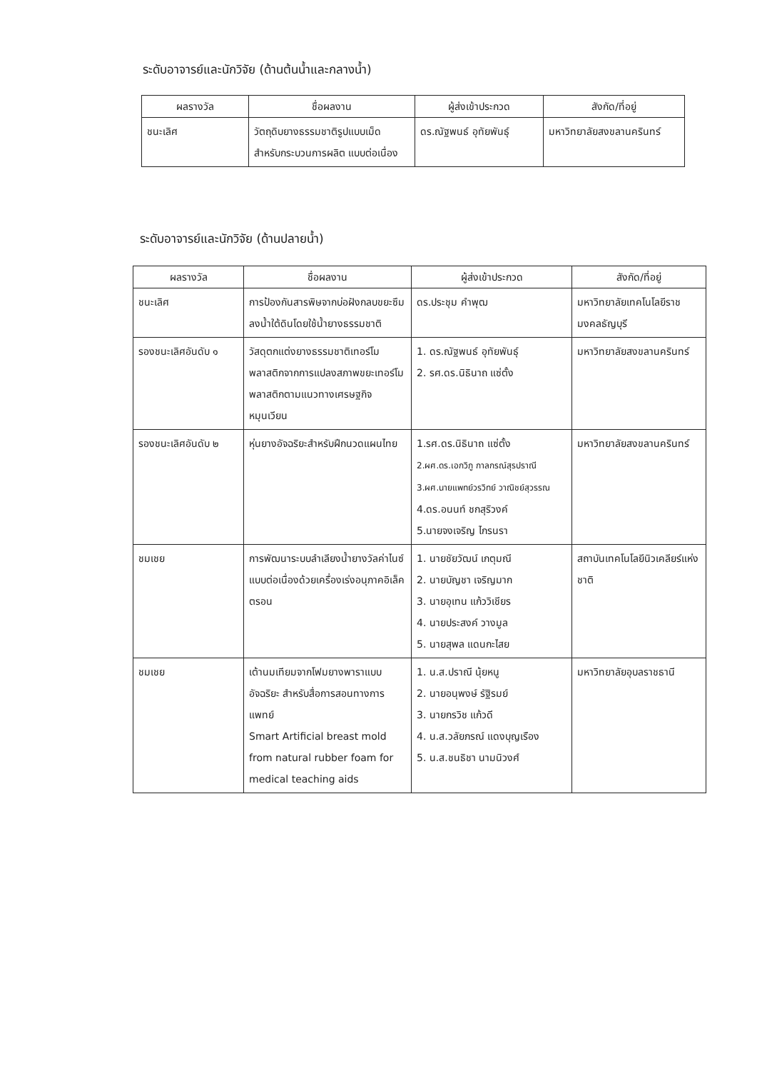ระดับอาจารย์และนักวิจัย (ด้านต้นน้ำและกลางน้ำ)
| ผลรางวัล | ชื่อผลงาน | ผู้ส่งเข้าประกวด | สังกัด/ที่อยู่ |
| --- | --- | --- | --- |
| ชนะเลิศ | วัตถุดิบยางธรรมชาติรูปแบบเม็ด สำหรับกระบวนการผลิต แบบต่อเนื่อง | ดร.ณัฐพนธ์ อุทัยพันธุ์ | มหาวิทยาลัยสงขลานครินทร์ |
ระดับอาจารย์และนักวิจัย (ด้านปลายน้ำ)
| ผลรางวัล | ชื่อผลงาน | ผู้ส่งเข้าประกวด | สังกัด/ที่อยู่ |
| --- | --- | --- | --- |
| ชนะเลิศ | การป้องกันสารพิษจากบ่อฝังกลบขยะซึมลงน้ำใต้ดินโดยใช้น้ำยางธรรมชาติ | ดร.ประชุม คำพุฒ | มหาวิทยาลัยเทคโนโลยีราชมงคลธัญบุรี |
| รองชนะเลิศอันดับ ๑ | วัสดุตกแต่งยางธรรมชาติเทอร์โมพลาสติกจากการแปลงสภาพขยะเทอร์โมพลาสติกตามแนวทางเศรษฐกิจหมุนเวียน | 1. ดร.ณัฐพนธ์ อุทัยพันธุ์ 2. รศ.ดร.นิธินาถ แซ่ตั้ง | มหาวิทยาลัยสงขลานครินทร์ |
| รองชนะเลิศอันดับ ๒ | หุ่นยางอัจฉริยะสำหรับฝึกนวดแผนไทย | 1.รศ.ดร.นิธินาถ แซ่ตั้ง 2.ผศ.ดร.เอกวิภู กาลกรณ์สุรปราณี 3.ผศ.นายแพทย์วรวิทย์ วาณิชย์สุวรรณ 4.ดร.อนนท์ ชกสุริวงค์ 5.นายจงเจริญ ไกรนรา | มหาวิทยาลัยสงขลานครินทร์ |
| ชมเชย | การพัฒนาระบบลำเลียงน้ำยางวัลค่าไนซ์แบบต่อเนื่องด้วยเครื่องเร่งอนุภาคอิเล็คตรอน | 1. นายชัยวัฒน์ เกตุมณี 2. นายบัญชา เจริญมาก 3. นายอุเทน แก้ววิเชียร 4. นายประสงค์ วางมูล 5. นายสุพล แดนกะไสย | สถาบันเทคโนโลยีนิวเคลียร์แห่งชาติ |
| ชมเชย | เต้านมเทียมจากโฟมยางพาราแบบอัจฉริยะ สำหรับสื่อการสอนทางการแพทย์ Smart Artificial breast mold from natural rubber foam for medical teaching aids | 1. น.ส.ปราณี นุ้ยหนู 2. นายอนุพงษ์ รัฐิรมย์ 3. นายกรวิช แก้วดี 4. น.ส.วลัยภรณ์ แดงบุญเรือง 5. น.ส.ชนธิชา นามนิวงศ์ | มหาวิทยาลัยอุบลราชธานี |